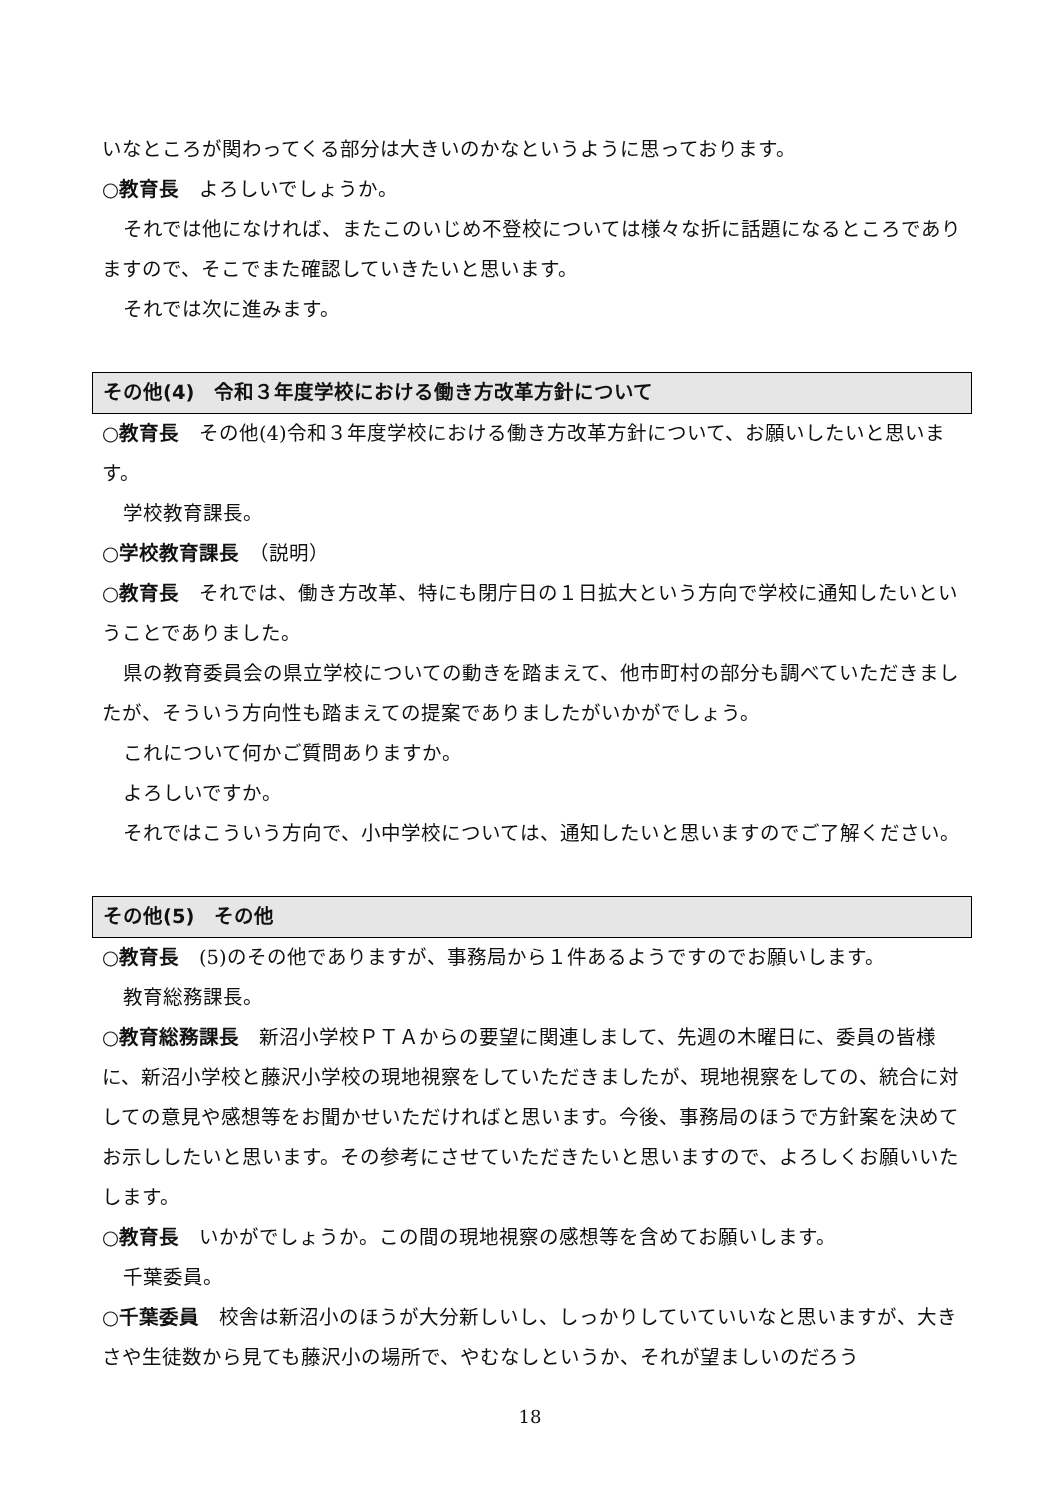いなところが関わってくる部分は大きいのかなというように思っております。
○教育長　よろしいでしょうか。
それでは他になければ、またこのいじめ不登校については様々な折に話題になるところでありますので、そこでまた確認していきたいと思います。
それでは次に進みます。
その他(4)　令和３年度学校における働き方改革方針について
○教育長　その他(4)令和３年度学校における働き方改革方針について、お願いしたいと思います。
学校教育課長。
○学校教育課長　（説明）
○教育長　それでは、働き方改革、特にも閉庁日の１日拡大という方向で学校に通知したいということでありました。
県の教育委員会の県立学校についての動きを踏まえて、他市町村の部分も調べていただきましたが、そういう方向性も踏まえての提案でありましたがいかがでしょう。
これについて何かご質問ありますか。
よろしいですか。
それではこういう方向で、小中学校については、通知したいと思いますのでご了解ください。
その他(5)　その他
○教育長　(5)のその他でありますが、事務局から１件あるようですのでお願いします。
教育総務課長。
○教育総務課長　新沼小学校ＰＴＡからの要望に関連しまして、先週の木曜日に、委員の皆様に、新沼小学校と藤沢小学校の現地視察をしていただきましたが、現地視察をしての、統合に対しての意見や感想等をお聞かせいただければと思います。今後、事務局のほうで方針案を決めてお示ししたいと思います。その参考にさせていただきたいと思いますので、よろしくお願いいたします。
○教育長　いかがでしょうか。この間の現地視察の感想等を含めてお願いします。
千葉委員。
○千葉委員　校舎は新沼小のほうが大分新しいし、しっかりしていていいなと思いますが、大きさや生徒数から見ても藤沢小の場所で、やむなしというか、それが望ましいのだろう
18